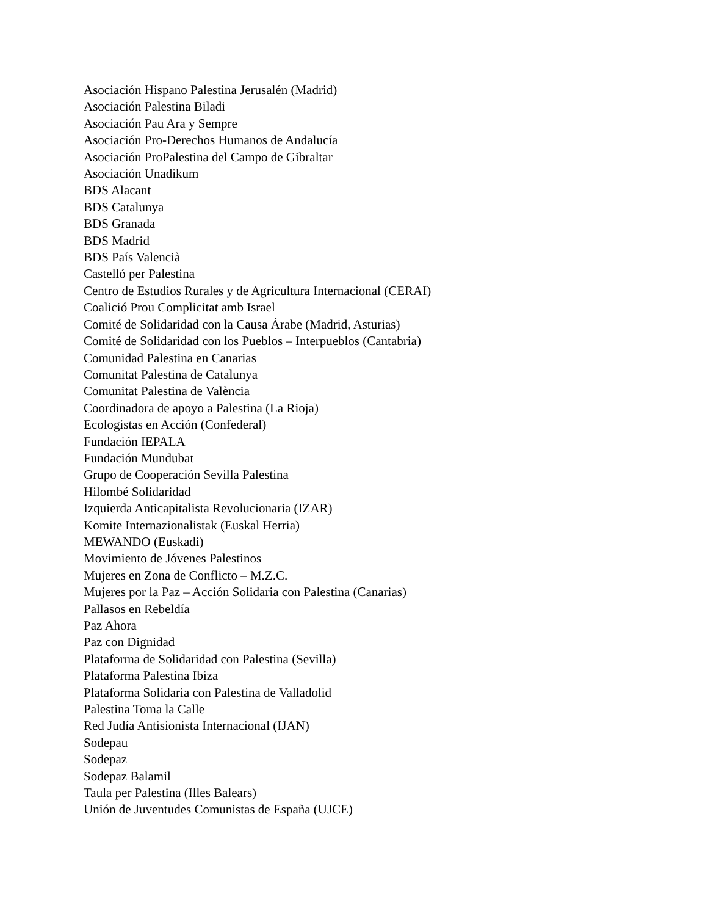Asociación Hispano Palestina Jerusalén (Madrid)
Asociación Palestina Biladi
Asociación Pau Ara y Sempre
Asociación Pro-Derechos Humanos de Andalucía
Asociación ProPalestina del Campo de Gibraltar
Asociación Unadikum
BDS Alacant
BDS Catalunya
BDS Granada
BDS Madrid
BDS País Valencià
Castelló per Palestina
Centro de Estudios Rurales y de Agricultura Internacional (CERAI)
Coalició Prou Complicitat amb Israel
Comité de Solidaridad con la Causa Árabe (Madrid, Asturias)
Comité de Solidaridad con los Pueblos – Interpueblos (Cantabria)
Comunidad Palestina en Canarias
Comunitat Palestina de Catalunya
Comunitat Palestina de València
Coordinadora de apoyo a Palestina (La Rioja)
Ecologistas en Acción (Confederal)
Fundación IEPALA
Fundación Mundubat
Grupo de Cooperación Sevilla Palestina
Hilombé Solidaridad
Izquierda Anticapitalista Revolucionaria (IZAR)
Komite Internazionalistak (Euskal Herria)
MEWANDO (Euskadi)
Movimiento de Jóvenes Palestinos
Mujeres en Zona de Conflicto – M.Z.C.
Mujeres por la Paz – Acción Solidaria con Palestina (Canarias)
Pallasos en Rebeldía
Paz Ahora
Paz con Dignidad
Plataforma de Solidaridad con Palestina (Sevilla)
Plataforma Palestina Ibiza
Plataforma Solidaria con Palestina de Valladolid
Palestina Toma la Calle
Red Judía Antisionista Internacional (IJAN)
Sodepau
Sodepaz
Sodepaz Balamil
Taula per Palestina (Illes Balears)
Unión de Juventudes Comunistas de España (UJCE)